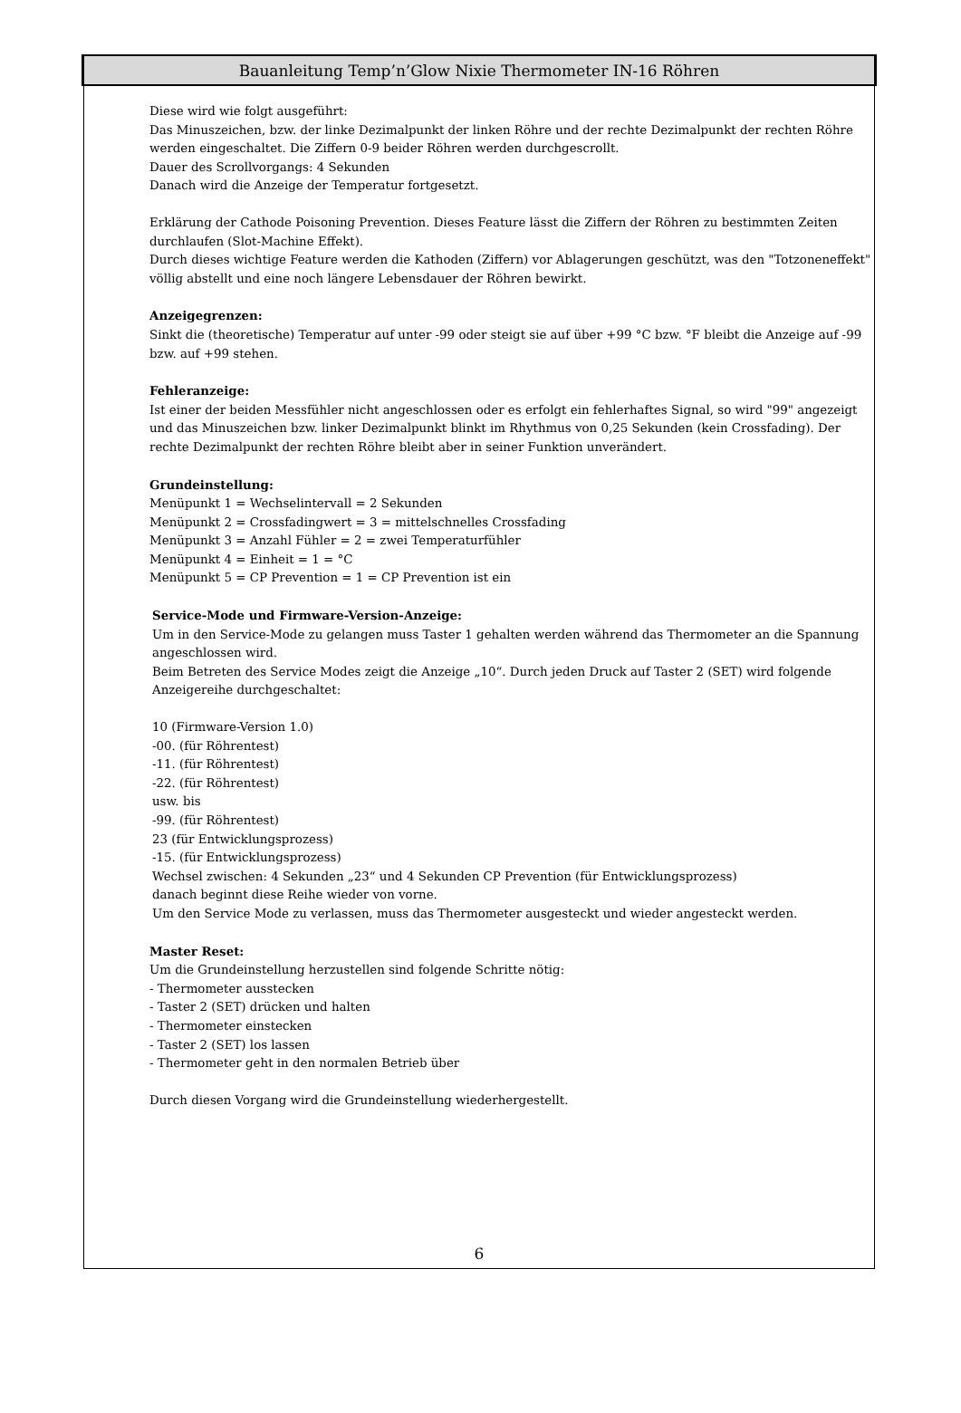Bauanleitung Temp’n’Glow Nixie Thermometer IN-16 Röhren
Diese wird wie folgt ausgeführt:
Das Minuszeichen, bzw. der linke Dezimalpunkt der linken Röhre und der rechte Dezimalpunkt der rechten Röhre werden eingeschaltet. Die Ziffern 0-9 beider Röhren werden durchgescrollt.
Dauer des Scrollvorgangs: 4 Sekunden
Danach wird die Anzeige der Temperatur fortgesetzt.
Erklärung der Cathode Poisoning Prevention. Dieses Feature lässt die Ziffern der Röhren zu bestimmten Zeiten durchlaufen (Slot-Machine Effekt).
Durch dieses wichtige Feature werden die Kathoden (Ziffern) vor Ablagerungen geschützt, was den "Totzoneneffekt" völlig abstellt und eine noch längere Lebensdauer der Röhren bewirkt.
Anzeigegrenzen:
Sinkt die (theoretische) Temperatur auf unter -99 oder steigt sie auf über +99 °C bzw. °F bleibt die Anzeige auf -99 bzw. auf +99 stehen.
Fehleranzeige:
Ist einer der beiden Messfühler nicht angeschlossen oder es erfolgt ein fehlerhaftes Signal, so wird "99" angezeigt und das Minuszeichen bzw. linker Dezimalpunkt blinkt im Rhythmus von 0,25 Sekunden (kein Crossfading). Der rechte Dezimalpunkt der rechten Röhre bleibt aber in seiner Funktion unverändert.
Grundeinstellung:
Menüpunkt 1 = Wechselintervall = 2 Sekunden
Menüpunkt 2 = Crossfadingwert = 3 = mittelschnelles Crossfading
Menüpunkt 3 = Anzahl Fühler = 2 = zwei Temperaturfühler
Menüpunkt 4 = Einheit = 1 = °C
Menüpunkt 5 = CP Prevention = 1 = CP Prevention ist ein
Service-Mode und Firmware-Version-Anzeige:
Um in den Service-Mode zu gelangen muss Taster 1 gehalten werden während das Thermometer an die Spannung angeschlossen wird.
Beim Betreten des Service Modes zeigt die Anzeige „10“. Durch jeden Druck auf Taster 2 (SET) wird folgende Anzeigereihe durchgeschaltet:
10 (Firmware-Version 1.0)
-00. (für Röhrentest)
-11. (für Röhrentest)
-22. (für Röhrentest)
usw. bis
-99. (für Röhrentest)
23 (für Entwicklungsprozess)
-15. (für Entwicklungsprozess)
Wechsel zwischen: 4 Sekunden „23“ und 4 Sekunden CP Prevention (für Entwicklungsprozess)
danach beginnt diese Reihe wieder von vorne.
Um den Service Mode zu verlassen, muss das Thermometer ausgesteckt und wieder angesteckt werden.
Master Reset:
Um die Grundeinstellung herzustellen sind folgende Schritte nötig:
- Thermometer ausstecken
- Taster 2 (SET) drücken und halten
- Thermometer einstecken
- Taster 2 (SET) los lassen
- Thermometer geht in den normalen Betrieb über
Durch diesen Vorgang wird die Grundeinstellung wiederhergestellt.
6